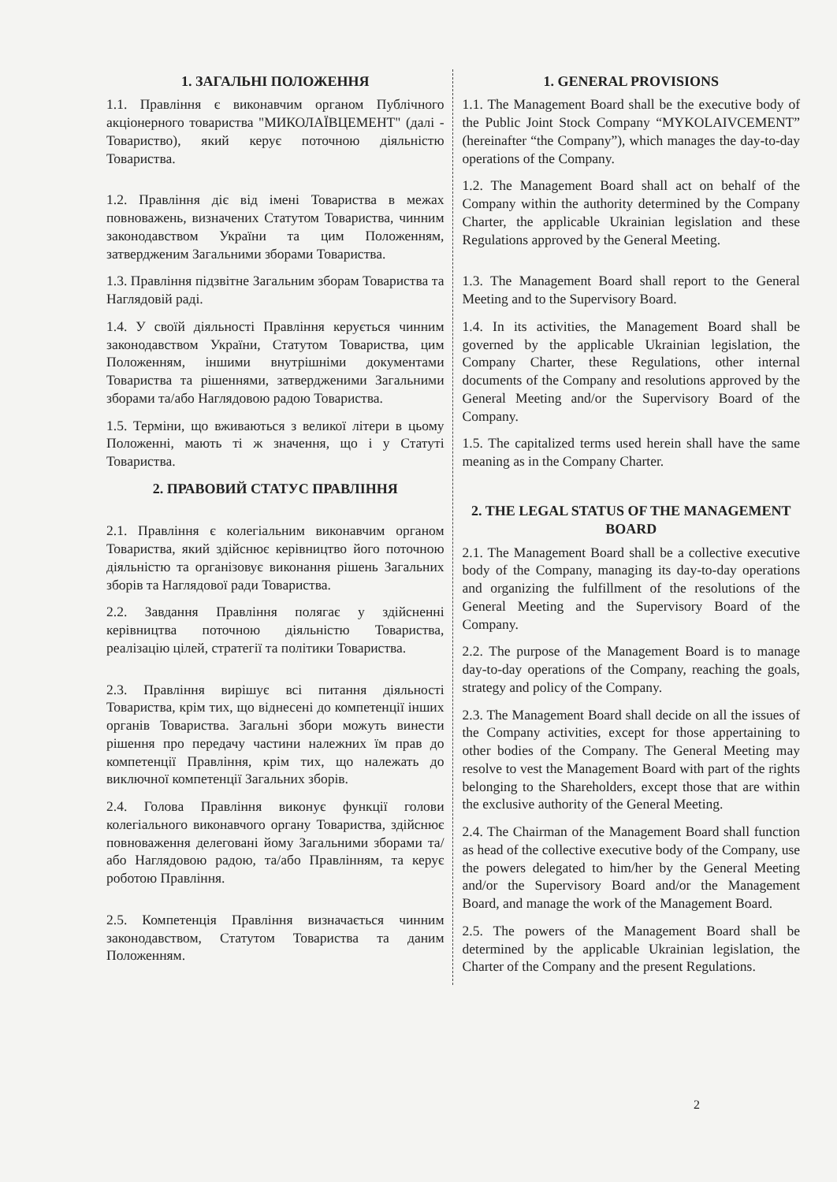1. ЗАГАЛЬНІ ПОЛОЖЕННЯ
1.1. Правління є виконавчим органом Публічного акціонерного товариства "МИКОЛАЇВЦЕМЕНТ" (далі - Товариство), який керує поточною діяльністю Товариства.
1.2. Правління діє від імені Товариства в межах повноважень, визначених Статутом Товариства, чинним законодавством України та цим Положенням, затвердженим Загальними зборами Товариства.
1.3. Правління підзвітне Загальним зборам Товариства та Наглядовій раді.
1.4. У своїй діяльності Правління керується чинним законодавством України, Статутом Товариства, цим Положенням, іншими внутрішніми документами Товариства та рішеннями, затвердженими Загальними зборами та/або Наглядовою радою Товариства.
1.5. Терміни, що вживаються з великої літери в цьому Положенні, мають ті ж значення, що і у Статуті Товариства.
2. ПРАВОВИЙ СТАТУС ПРАВЛІННЯ
2.1. Правління є колегіальним виконавчим органом Товариства, який здійснює керівництво його поточною діяльністю та організовує виконання рішень Загальних зборів та Наглядової ради Товариства.
2.2. Завдання Правління полягає у здійсненні керівництва поточною діяльністю Товариства, реалізацію цілей, стратегії та політики Товариства.
2.3. Правління вирішує всі питання діяльності Товариства, крім тих, що віднесені до компетенції інших органів Товариства. Загальні збори можуть винести рішення про передачу частини належних їм прав до компетенції Правління, крім тих, що належать до виключної компетенції Загальних зборів.
2.4. Голова Правління виконує функції голови колегіального виконавчого органу Товариства, здійснює повноваження делеговані йому Загальними зборами та/або Наглядовою радою, та/або Правлінням, та керує роботою Правління.
2.5. Компетенція Правління визначається чинним законодавством, Статутом Товариства та даним Положенням.
1. GENERAL PROVISIONS
1.1. The Management Board shall be the executive body of the Public Joint Stock Company “MYKOLAIVCEMENT” (hereinafter “the Company”), which manages the day-to-day operations of the Company.
1.2. The Management Board shall act on behalf of the Company within the authority determined by the Company Charter, the applicable Ukrainian legislation and these Regulations approved by the General Meeting.
1.3. The Management Board shall report to the General Meeting and to the Supervisory Board.
1.4. In its activities, the Management Board shall be governed by the applicable Ukrainian legislation, the Company Charter, these Regulations, other internal documents of the Company and resolutions approved by the General Meeting and/or the Supervisory Board of the Company.
1.5. The capitalized terms used herein shall have the same meaning as in the Company Charter.
2. THE LEGAL STATUS OF THE MANAGEMENT BOARD
2.1. The Management Board shall be a collective executive body of the Company, managing its day-to-day operations and organizing the fulfillment of the resolutions of the General Meeting and the Supervisory Board of the Company.
2.2. The purpose of the Management Board is to manage day-to-day operations of the Company, reaching the goals, strategy and policy of the Company.
2.3. The Management Board shall decide on all the issues of the Company activities, except for those appertaining to other bodies of the Company. The General Meeting may resolve to vest the Management Board with part of the rights belonging to the Shareholders, except those that are within the exclusive authority of the General Meeting.
2.4. The Chairman of the Management Board shall function as head of the collective executive body of the Company, use the powers delegated to him/her by the General Meeting and/or the Supervisory Board and/or the Management Board, and manage the work of the Management Board.
2.5. The powers of the Management Board shall be determined by the applicable Ukrainian legislation, the Charter of the Company and the present Regulations.
2